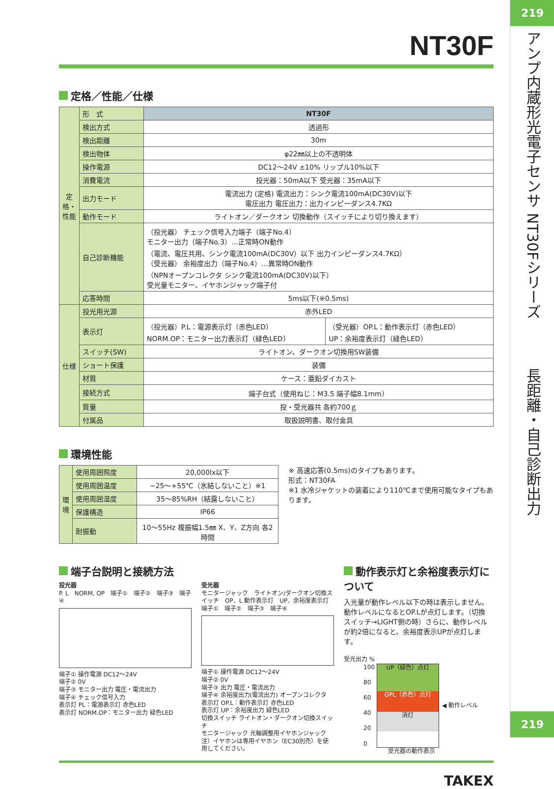NT30F
定格／性能／仕様
| 定格・性能 | 形 式 | NT30F | |
| | 検出方式 | 透過形 | |
| | 検出距離 | 30m | |
| | 検出物体 | φ22㎜以上の不透明体 | |
| | 操作電源 | DC12～24V ±10% リップル10%以下 | |
| | 消費電流 | 投光器：50mA以下 受光器：35mA以下 | |
| | 出力モード | 電流出力 (定格) 電流出力：シンク電流100mA(DC30V)以下 電圧出力 電圧出力：出力インピーダンス4.7KΩ | |
| | 動作モード | ライトオン／ダークオン 切換動作（スイッチにより切り換えます） | |
| | 自己診断機能 | （投光器） チェック信号入力端子（端子No.4） モニター出力（端子No.3）…正常時ON動作 （電流、電圧共用、シンク電流100mA(DC30V）以下 出力インピーダンス4.7KΩ） （受光器） 余裕度出力（端子No.4）…異常時ON動作 （NPNオープンコレクタ シンク電流100mA(DC30V)以下） 受光量モニター、イヤホンジャック端子付 | |
| | 応答時間 | 5ms以下(※0.5ms) | |
| 仕様 | 投光用光源 | 赤外LED | |
| | 表示灯 | （投光器）P.L：電源表示灯（赤色LED） NORM.OP：モニター出力表示灯（緑色LED） | （受光器）OP.L：動作表示灯（赤色LED） UP：余裕度表示灯（緑色LED） |
| | スイッチ(SW) | ライトオン、ダークオン切換用SW装備 | |
| | ショート保護 | 装備 | |
| | 材質 | ケース：亜鉛ダイカスト | |
| | 接続方式 | 端子台式（使用ねじ：M3.5 端子幅8.1mm） | |
| | 質量 | 投・受光器共 各約700ｇ | |
| | 付属品 | 取扱説明書、取付金具 | |
環境性能
| 環境 | 使用周囲照度 | 20,000lx以下 |
| | 使用周囲温度 | −25～+55℃（氷結しないこと）※1 |
| | 使用周囲湿度 | 35～85%RH（結露しないこと） |
| | 保護構造 | IP66 |
| | 耐振動 | 10～55Hz 複振幅1.5㎜ X、Y、Z方向 各2時間 |
※ 高速応答(0.5ms)のタイプもあります。
形式：NT30FA
※1 水冷ジャケットの装着により110℃まで使用可能なタイプもあります。
端子台説明と接続方法
投光器
P. L　NORM, OP　端子①　端子②　端子③　端子④
端子① 操作電源 DC12～24V
端子② 0V
端子③ モニター出力 電圧・電流出力
端子④ チェック信号入力
表示灯 PL：電源表示灯 赤色LED
表示灯 NORM.OP：モニター出力 緑色LED
受光器
モニタージャック　ライトオン/ダークオン切換スイッチ　OP．L 動作表示灯　UP．余裕度表示灯　端子①　端子②　端子③　端子④
端子① 操作電源 DC12～24V
端子② 0V
端子③ 出力 電圧・電流出力
端子④ 余裕度出力(電流出力) オープンコレクタ
表示灯 OP.L：動作表示灯 赤色LED
表示灯 UP：余裕度出力 緑色LED
切換スイッチ ライトオン・ダークオン切換スイッチ
モニタージャック 光軸調整用イヤホンジャック
注）イヤホンは専用イヤホン（EC30別売）を使用してください。
動作表示灯と余裕度表示灯について
入光量が動作レベル以下の時は表示しません。動作レベルになるとOP.Lが点灯します。（切換スイッチ→LIGHT側の時）さらに、動作レベルが約2倍になると、余裕度表示UPが点灯します。
受光出力 %
100
80
60
40
20
0
UP（緑色）点灯
OPL（赤色）点灯
消灯
◀ 動作レベル
受光器の動作表示
TAKEX
219
アンプ内蔵形光電子センサ
NT30Fシリーズ
長距離・自己診断出力
219